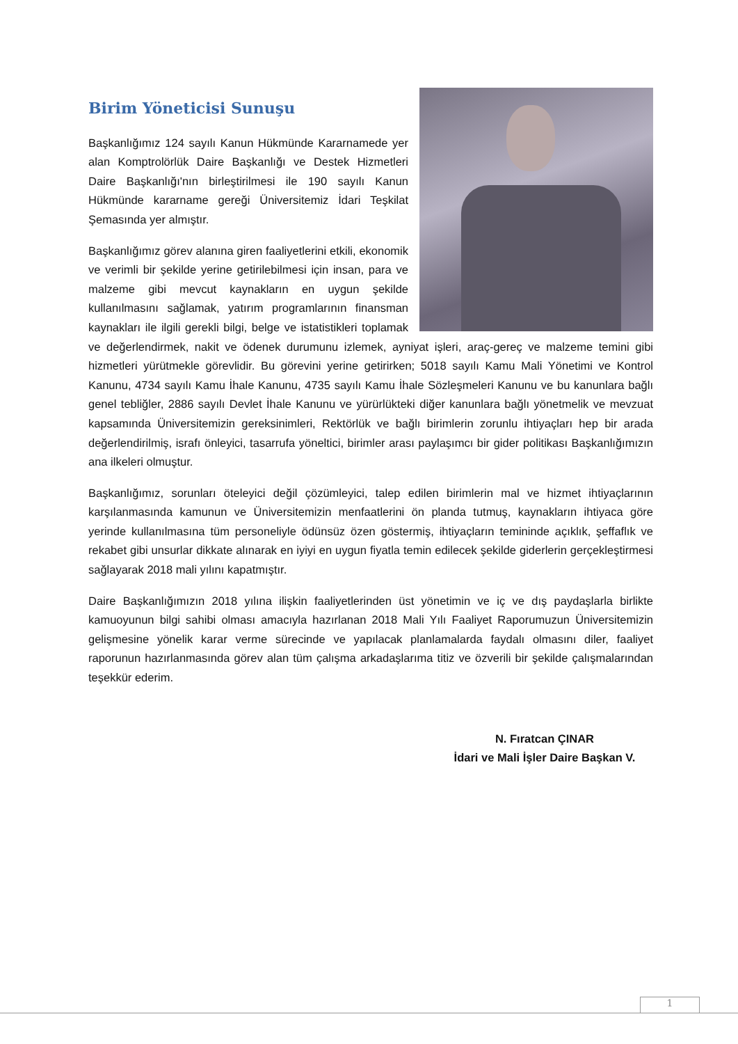Birim Yöneticisi Sunuşu
Başkanlığımız 124 sayılı Kanun Hükmünde Kararnamede yer alan Komptrolörlük Daire Başkanlığı ve Destek Hizmetleri Daire Başkanlığı'nın birleştirilmesi ile 190 sayılı Kanun Hükmünde kararname gereği Üniversitemiz İdari Teşkilat Şemasında yer almıştır.
Başkanlığımız görev alanına giren faaliyetlerini etkili, ekonomik ve verimli bir şekilde yerine getirilebilmesi için insan, para ve malzeme gibi mevcut kaynakların en uygun şekilde kullanılmasını sağlamak, yatırım programlarının finansman kaynakları ile ilgili gerekli bilgi, belge ve istatistikleri toplamak ve değerlendirmek, nakit ve ödenek durumunu izlemek, ayniyat işleri, araç-gereç ve malzeme temini gibi hizmetleri yürütmekle görevlidir. Bu görevini yerine getirirken; 5018 sayılı Kamu Mali Yönetimi ve Kontrol Kanunu, 4734 sayılı Kamu İhale Kanunu, 4735 sayılı Kamu İhale Sözleşmeleri Kanunu ve bu kanunlara bağlı genel tebliğler, 2886 sayılı Devlet İhale Kanunu ve yürürlükteki diğer kanunlara bağlı yönetmelik ve mevzuat kapsamında Üniversitemizin gereksinimleri, Rektörlük ve bağlı birimlerin zorunlu ihtiyaçları hep bir arada değerlendirilmiş, israfı önleyici, tasarrufa yöneltici, birimler arası paylaşımcı bir gider politikası Başkanlığımızın ana ilkeleri olmuştur.
Başkanlığımız, sorunları öteleyici değil çözümleyici, talep edilen birimlerin mal ve hizmet ihtiyaçlarının karşılanmasında kamunun ve Üniversitemizin menfaatlerini ön planda tutmuş, kaynakların ihtiyaca göre yerinde kullanılmasına tüm personeliyle ödünsüz özen göstermiş, ihtiyaçların temininde açıklık, şeffaflık ve rekabet gibi unsurlar dikkate alınarak en iyiyi en uygun fiyatla temin edilecek şekilde giderlerin gerçekleştirmesi sağlayarak 2018 mali yılını kapatmıştır.
Daire Başkanlığımızın 2018 yılına ilişkin faaliyetlerinden üst yönetimin ve iç ve dış paydaşlarla birlikte kamuoyunun bilgi sahibi olması amacıyla hazırlanan 2018 Mali Yılı Faaliyet Raporumuzun Üniversitemizin gelişmesine yönelik karar verme sürecinde ve yapılacak planlamalarda faydalı olmasını diler, faaliyet raporunun hazırlanmasında görev alan tüm çalışma arkadaşlarıma titiz ve özverili bir şekilde çalışmalarından teşekkür ederim.
N. Fıratcan ÇINAR
İdari ve Mali İşler Daire Başkan V.
1